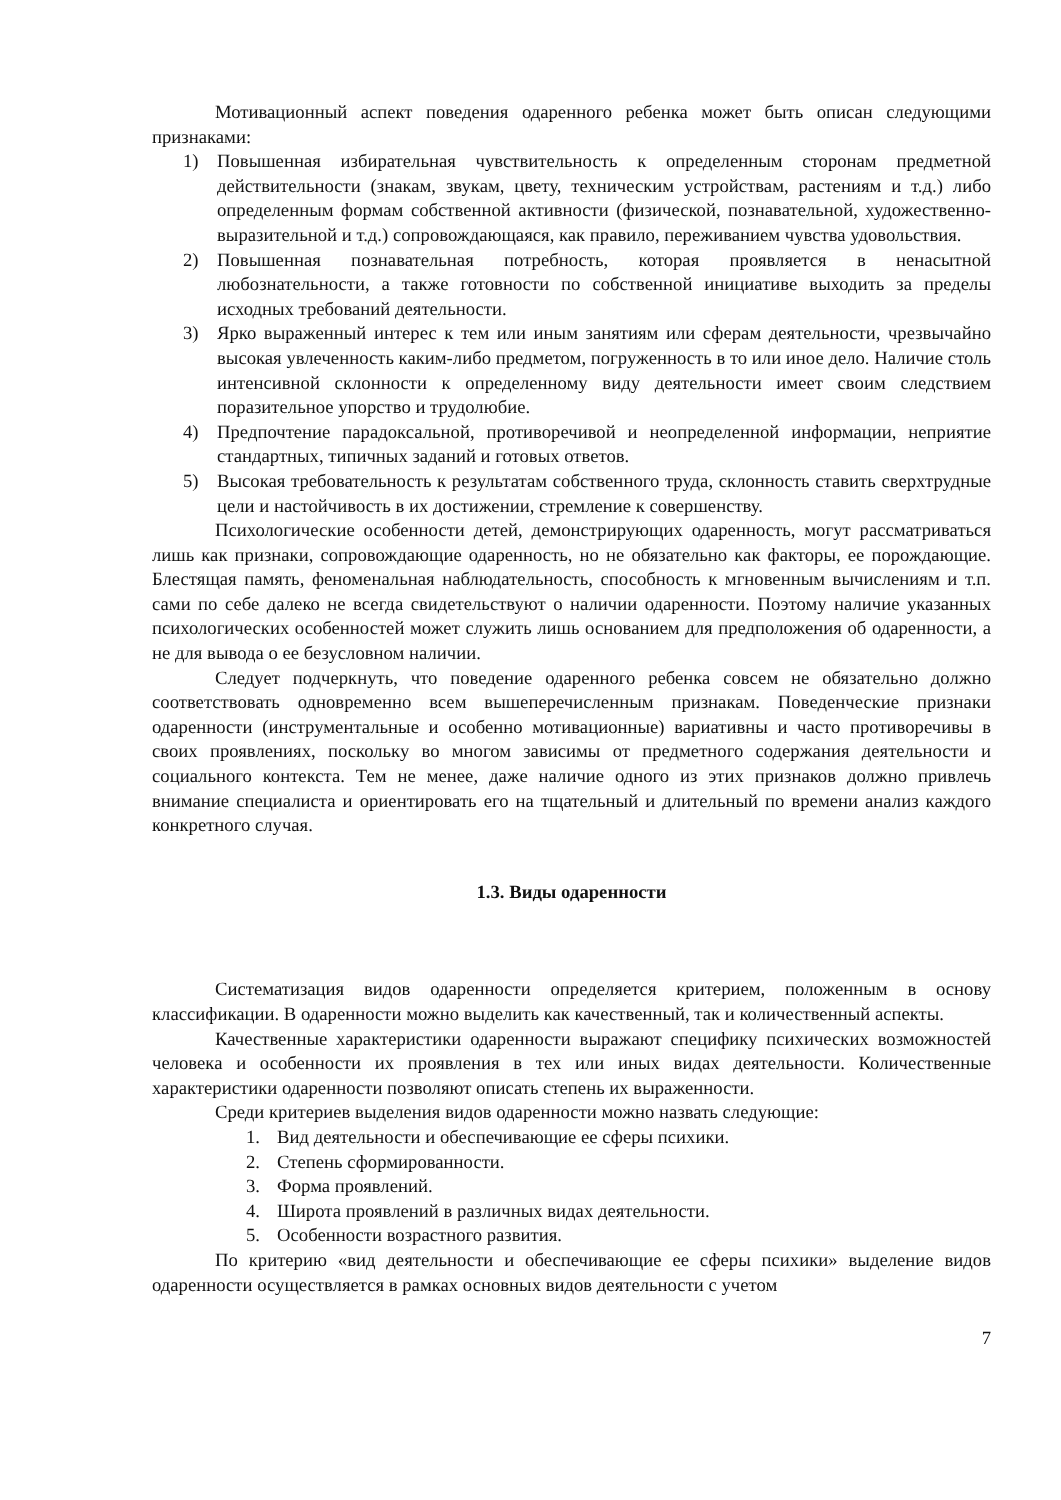Мотивационный аспект поведения одаренного ребенка может быть описан следующими признаками:
1) Повышенная избирательная чувствительность к определенным сторонам предметной действительности (знакам, звукам, цвету, техническим устройствам, растениям и т.д.) либо определенным формам собственной активности (физической, познавательной, художественно-выразительной и т.д.) сопровождающаяся, как правило, переживанием чувства удовольствия.
2) Повышенная познавательная потребность, которая проявляется в ненасытной любознательности, а также готовности по собственной инициативе выходить за пределы исходных требований деятельности.
3) Ярко выраженный интерес к тем или иным занятиям или сферам деятельности, чрезвычайно высокая увлеченность каким-либо предметом, погруженность в то или иное дело. Наличие столь интенсивной склонности к определенному виду деятельности имеет своим следствием поразительное упорство и трудолюбие.
4) Предпочтение парадоксальной, противоречивой и неопределенной информации, неприятие стандартных, типичных заданий и готовых ответов.
5) Высокая требовательность к результатам собственного труда, склонность ставить сверхтрудные цели и настойчивость в их достижении, стремление к совершенству.
Психологические особенности детей, демонстрирующих одаренность, могут рассматриваться лишь как признаки, сопровождающие одаренность, но не обязательно как факторы, ее порождающие. Блестящая память, феноменальная наблюдательность, способность к мгновенным вычислениям и т.п. сами по себе далеко не всегда свидетельствуют о наличии одаренности. Поэтому наличие указанных психологических особенностей может служить лишь основанием для предположения об одаренности, а не для вывода о ее безусловном наличии.
Следует подчеркнуть, что поведение одаренного ребенка совсем не обязательно должно соответствовать одновременно всем вышеперечисленным признакам. Поведенческие признаки одаренности (инструментальные и особенно мотивационные) вариативны и часто противоречивы в своих проявлениях, поскольку во многом зависимы от предметного содержания деятельности и социального контекста. Тем не менее, даже наличие одного из этих признаков должно привлечь внимание специалиста и ориентировать его на тщательный и длительный по времени анализ каждого конкретного случая.
1.3. Виды одаренности
Систематизация видов одаренности определяется критерием, положенным в основу классификации. В одаренности можно выделить как качественный, так и количественный аспекты.
Качественные характеристики одаренности выражают специфику психических возможностей человека и особенности их проявления в тех или иных видах деятельности. Количественные характеристики одаренности позволяют описать степень их выраженности.
Среди критериев выделения видов одаренности можно назвать следующие:
1. Вид деятельности и обеспечивающие ее сферы психики.
2. Степень сформированности.
3. Форма проявлений.
4. Широта проявлений в различных видах деятельности.
5. Особенности возрастного развития.
По критерию «вид деятельности и обеспечивающие ее сферы психики» выделение видов одаренности осуществляется в рамках основных видов деятельности с учетом
7